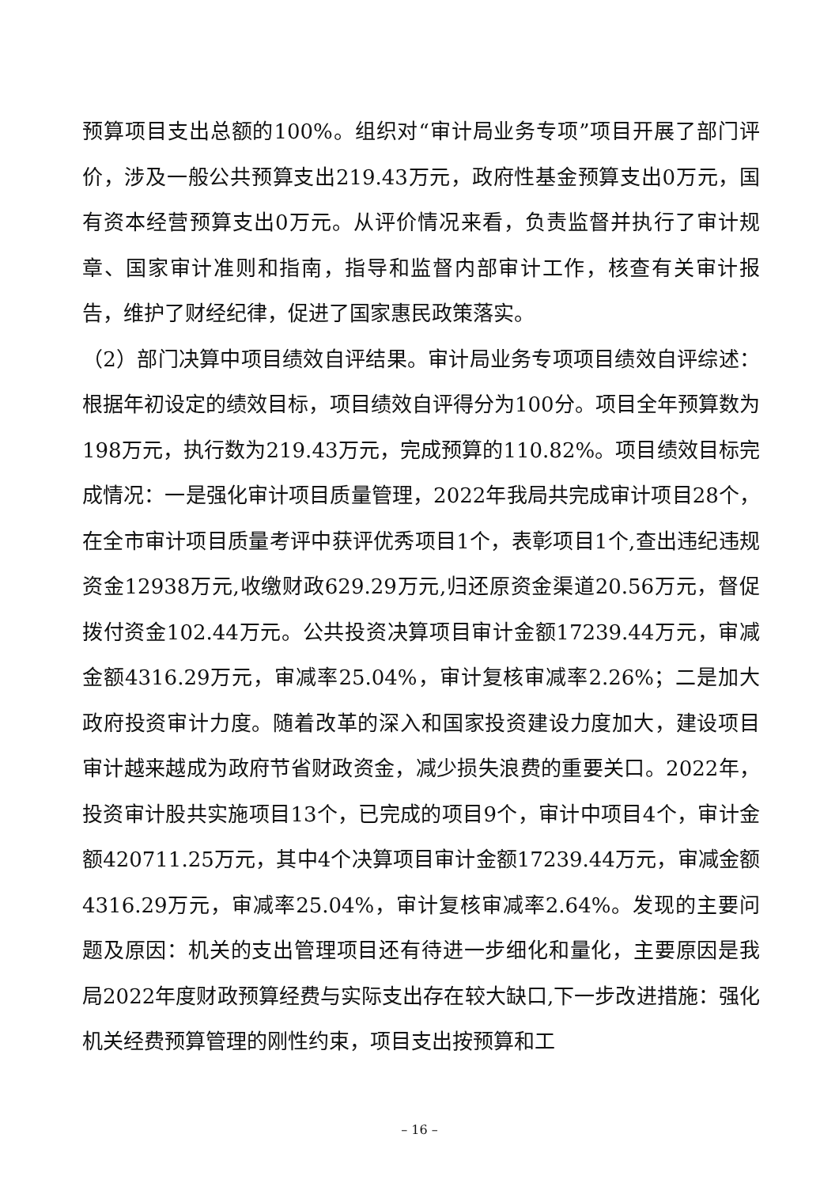预算项目支出总额的100%。组织对“审计局业务专项”项目开展了部门评价，涉及一般公共预算支出219.43万元，政府性基金预算支出0万元，国有资本经营预算支出0万元。从评价情况来看，负责监督并执行了审计规章、国家审计准则和指南，指导和监督内部审计工作，核查有关审计报告，维护了财经纪律，促进了国家惠民政策落实。
（2）部门决算中项目绩效自评结果。审计局业务专项项目绩效自评综述：根据年初设定的绩效目标，项目绩效自评得分为100分。项目全年预算数为198万元，执行数为219.43万元，完成预算的110.82%。项目绩效目标完成情况：一是强化审计项目质量管理，2022年我局共完成审计项目28个，在全市审计项目质量考评中获评优秀项目1个，表彰项目1个,查出违纪违规资金12938万元,收缴财政629.29万元,归还原资金渠道20.56万元，督促拨付资金102.44万元。公共投资决算项目审计金额17239.44万元，审减金额4316.29万元，审减率25.04%，审计复核审减率2.26%；二是加大政府投资审计力度。随着改革的深入和国家投资建设力度加大，建设项目审计越来越成为政府节省财政资金，减少损失浪费的重要关口。2022年，投资审计股共实施项目13个，已完成的项目9个，审计中项目4个，审计金额420711.25万元，其中4个决算项目审计金额17239.44万元，审减金额4316.29万元，审减率25.04%，审计复核审减率2.64%。发现的主要问题及原因：机关的支出管理项目还有待进一步细化和量化，主要原因是我局2022年度财政预算经费与实际支出存在较大缺口,下一步改进措施：强化机关经费预算管理的刚性约束，项目支出按预算和工
– 16 –